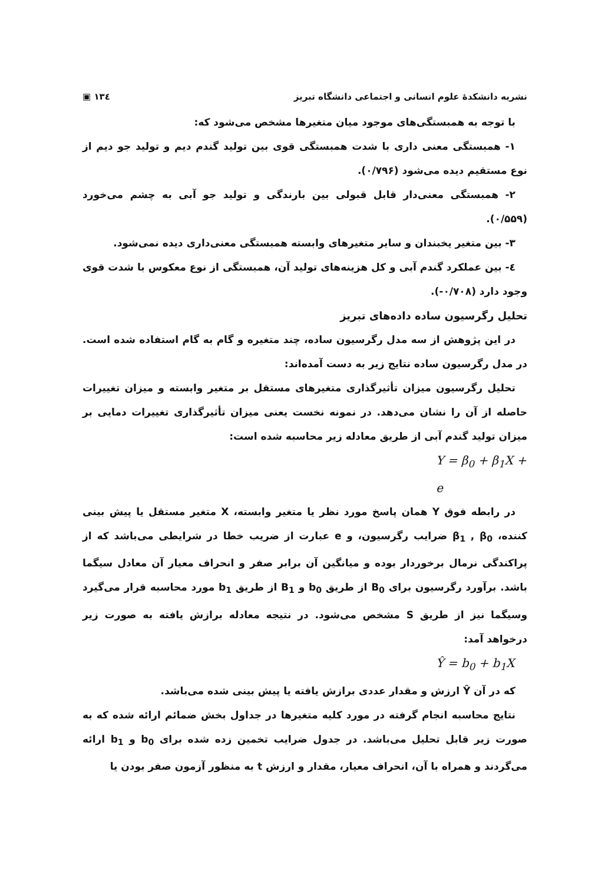نشریه دانشکدهٔ علوم انسانی و اجتماعی دانشگاه تبریز ۱۳٤ ▣
با توجه به همبستگی‌های موجود میان متغیرها مشخص می‌شود که:
۱- همبستگی معنی داری با شدت همبستگی قوی بین تولید گندم دیم و تولید جو دیم از نوع مستقیم دیده می‌شود (۰/۷۹۶).
۲- همبستگی معنی‌دار قابل قبولی بین بارندگی و تولید جو آبی به چشم می‌خورد (۰/۵۵۹).
۳- بین متغیر یخبندان و سایر متغیرهای وابسته همبستگی معنی‌داری دیده نمی‌شود.
٤- بین عملکرد گندم آبی و کل هزینه‌های تولید آن، همبستگی از نوع معکوس با شدت قوی وجود دارد (۰/۷۰۸-).
تحلیل رگرسیون ساده داده‌های تبریز
در این پژوهش از سه مدل رگرسیون ساده، چند متغیره و گام به گام استفاده شده است. در مدل رگرسیون ساده نتایج زیر به دست آمده‌اند:
تحلیل رگرسیون میزان تأثیرگذاری متغیرهای مستقل بر متغیر وابسته و میزان تغییرات حاصله از آن را نشان می‌دهد. در نمونه نخست یعنی میزان تأثیرگذاری تغییرات دمایی بر میزان تولید گندم آبی از طریق معادله زیر محاسبه شده است:
Y = β<sub>0</sub> + β<sub>1</sub>X + e
در رابطه فوق Y همان پاسخ مورد نظر یا متغیر وابسته، X متغیر مستقل یا پیش بینی کننده، β<sub>1</sub> , β<sub>0</sub> ضرایب رگرسیون، و e عبارت از ضریب خطا در شرایطی می‌باشد که از پراکندگی نرمال برخوردار بوده و میانگین آن برابر صفر و انحراف معیار آن معادل سیگما باشد. برآورد رگرسیون برای B<sub>0</sub> از طریق b<sub>0</sub> و B<sub>1</sub> از طریق b<sub>1</sub> مورد محاسبه قرار می‌گیرد وسیگما نیز از طریق S مشخص می‌شود. در نتیجه معادله برازش یافته به صورت زیر درخواهد آمد:
Ŷ = b<sub>0</sub> + b<sub>1</sub>X
که در آن Ŷ ارزش و مقدار عددی برازش یافته یا پیش بینی شده می‌باشد.
نتایج محاسبه انجام گرفته در مورد کلیه متغیرها در جداول بخش ضمائم ارائه شده که به صورت زیر قابل تحلیل می‌باشد. در جدول ضرایب تخمین زده شده برای b<sub>0</sub> و b<sub>1</sub> ارائه می‌گردند و همراه با آن، انحراف معیار، مقدار و ارزش t به منظور آزمون صفر بودن یا